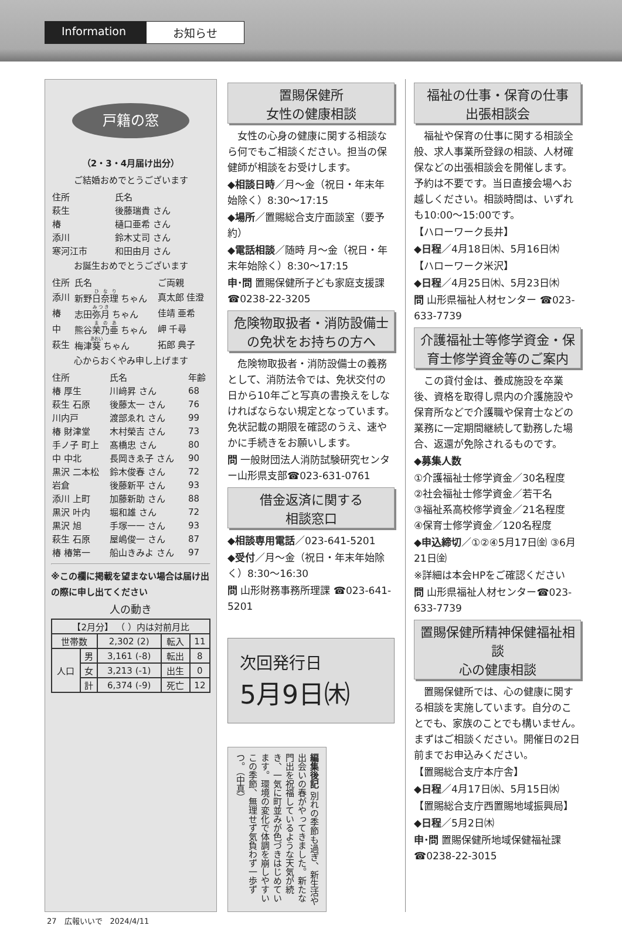Information
お知らせ
戸籍の窓
（2・3・4月届け出分）
ご結婚おめでとうございます
| 住所 | 氏名 |
| 萩生 | 後藤瑞貴 さん |
| 椿 | 樋口亜希 さん |
| 添川 | 鈴木丈司 さん |
| 寒河江市 | 和田由月 さん |
お誕生おめでとうございます
| 住所 | 氏名 | ご両親 |
| 添川 | 新野 日奈理 ちゃん | 真太郎 佳澄 |
| 椿 | 志田 弥月 ちゃん | 佳靖 亜希 |
| 中 | 熊谷 茉乃亜 ちゃん | 岬 千尋 |
| 萩生 | 梅津 葵 ちゃん | 拓郎 典子 |
心からおくやみ申し上げます
| 住所 | 氏名 | 年齢 |
| 椿 厚生 | 川﨑昇 さん | 68 |
| 萩生 石原 | 後藤太一 さん | 76 |
| 川内戸 | 渡部ゑれ さん | 99 |
| 椿 財津堂 | 木村榮吉 さん | 73 |
| 手ノ子 町上 | 髙橋忠 さん | 80 |
| 中 中北 | 長岡きゑ子 さん | 90 |
| 黒沢 二本松 | 鈴木俊春 さん | 72 |
| 岩倉 | 後藤新平 さん | 93 |
| 添川 上町 | 加藤新助 さん | 88 |
| 黒沢 叶内 | 堀和雄 さん | 72 |
| 黒沢 旭 | 手塚一一 さん | 93 |
| 萩生 石原 | 屋嶋俊一 さん | 87 |
| 椿 椿第一 | 船山きみよ さん | 97 |
※この欄に掲載を望まない場合は届け出の際に申し出てください
人の動き
| 【2月分】 （ ）内は対前月比 | | | | |
| 世帯数 | | 2,302 (2) | 転入 | 11 |
| 人口 | 男 | 3,161 (-8) | 転出 | 8 |
| | 女 | 3,213 (-1) | 出生 | 0 |
| | 計 | 6,374 (-9) | 死亡 | 12 |
置賜保健所
女性の健康相談
　女性の心身の健康に関する相談なら何でもご相談ください。担当の保健師が相談をお受けします。
◆相談日時／月〜金（祝日・年末年始除く）8:30〜17:15
◆場所／置賜総合支庁面談室（要予約）
◆電話相談／随時 月〜金（祝日・年末年始除く）8:30〜17:15
申･問 置賜保健所子ども家庭支援課 ☎0238-22-3205
危険物取扱者・消防設備士の免状をお持ちの方へ
　危険物取扱者・消防設備士の義務として、消防法令では、免状交付の日から10年ごと写真の書換えをしなければならない規定となっています。免状記載の期限を確認のうえ、速やかに手続きをお願いします。
問 一般財団法人消防試験研究センター山形県支部☎023-631-0761
借金返済に関する
相談窓口
◆相談専用電話／023-641-5201
◆受付／月〜金（祝日・年末年始除く）8:30〜16:30
問 山形財務事務所理課 ☎023-641-5201
次回発行日
5月9日㈭
編集後記 別れの季節も過ぎ、新生活や出会いの春がやってきました。新たな門出を祝福しているような天気が続き、一気に町並みが色づきはじめています。環境の変化で体調を崩しやすいこの季節、無理せず気負わず一歩ずつ。（中真）
福祉の仕事・保育の仕事
出張相談会
　福祉や保育の仕事に関する相談全般、求人事業所登録の相談、人材確保などの出張相談会を開催します。予約は不要です。当日直接会場へお越しください。相談時間は、いずれも10:00〜15:00です。
【ハローワーク長井】
◆日程／4月18日㈭、5月16日㈭
【ハローワーク米沢】
◆日程／4月25日㈭、5月23日㈭
問 山形県福祉人材センター ☎023-633-7739
介護福祉士等修学資金・保育士修学資金等のご案内
　この貸付金は、養成施設を卒業後、資格を取得し県内の介護施設や保育所などで介護職や保育士などの業務に一定期間継続して勤務した場合、返還が免除されるものです。
◆募集人数
①介護福祉士修学資金／30名程度
②社会福祉士修学資金／若干名
③福祉系高校修学資金／21名程度
④保育士修学資金／120名程度
◆申込締切／①②④5月17日㈮ ③6月21日㈮
※詳細は本会HPをご確認ください
問 山形県福祉人材センター☎023-633-7739
置賜保健所精神保健福祉相談
心の健康相談
　置賜保健所では、心の健康に関する相談を実施しています。自分のことでも、家族のことでも構いません。まずはご相談ください。開催日の2日前までお申込みください。
【置賜総合支庁本庁舎】
◆日程／4月17日㈬、5月15日㈬
【置賜総合支庁西置賜地域振興局】
◆日程／5月2日㈭
申･問 置賜保健所地域保健福祉課 ☎0238-22-3015
27　広報いいで　2024/4/11